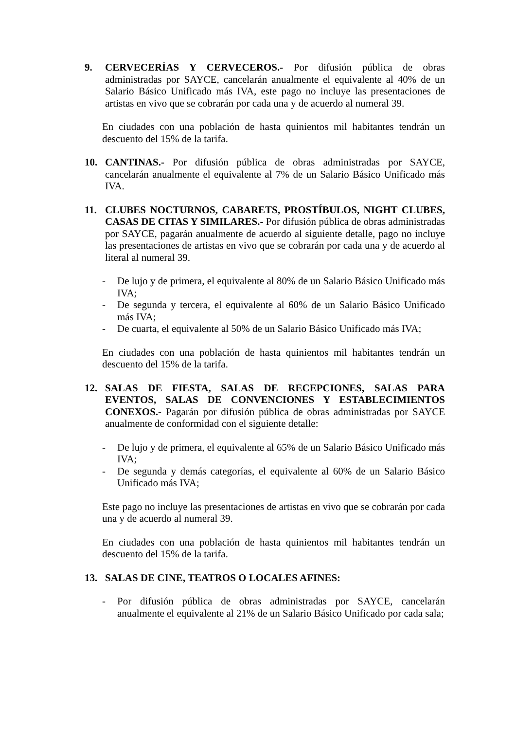9. CERVECERÍAS Y CERVECEROS.- Por difusión pública de obras administradas por SAYCE, cancelarán anualmente el equivalente al 40% de un Salario Básico Unificado más IVA, este pago no incluye las presentaciones de artistas en vivo que se cobrarán por cada una y de acuerdo al numeral 39.
En ciudades con una población de hasta quinientos mil habitantes tendrán un descuento del 15% de la tarifa.
10. CANTINAS.- Por difusión pública de obras administradas por SAYCE, cancelarán anualmente el equivalente al 7% de un Salario Básico Unificado más IVA.
11. CLUBES NOCTURNOS, CABARETS, PROSTÍBULOS, NIGHT CLUBES, CASAS DE CITAS Y SIMILARES.- Por difusión pública de obras administradas por SAYCE, pagarán anualmente de acuerdo al siguiente detalle, pago no incluye las presentaciones de artistas en vivo que se cobrarán por cada una y de acuerdo al literal al numeral 39.
- De lujo y de primera, el equivalente al 80% de un Salario Básico Unificado más IVA;
- De segunda y tercera, el equivalente al 60% de un Salario Básico Unificado más IVA;
- De cuarta, el equivalente al 50% de un Salario Básico Unificado más IVA;
En ciudades con una población de hasta quinientos mil habitantes tendrán un descuento del 15% de la tarifa.
12. SALAS DE FIESTA, SALAS DE RECEPCIONES, SALAS PARA EVENTOS, SALAS DE CONVENCIONES Y ESTABLECIMIENTOS CONEXOS.- Pagarán por difusión pública de obras administradas por SAYCE anualmente de conformidad con el siguiente detalle:
- De lujo y de primera, el equivalente al 65% de un Salario Básico Unificado más IVA;
- De segunda y demás categorías, el equivalente al 60% de un Salario Básico Unificado más IVA;
Este pago no incluye las presentaciones de artistas en vivo que se cobrarán por cada una y de acuerdo al numeral 39.
En ciudades con una población de hasta quinientos mil habitantes tendrán un descuento del 15% de la tarifa.
13. SALAS DE CINE, TEATROS O LOCALES AFINES:
- Por difusión pública de obras administradas por SAYCE, cancelarán anualmente el equivalente al 21% de un Salario Básico Unificado por cada sala;